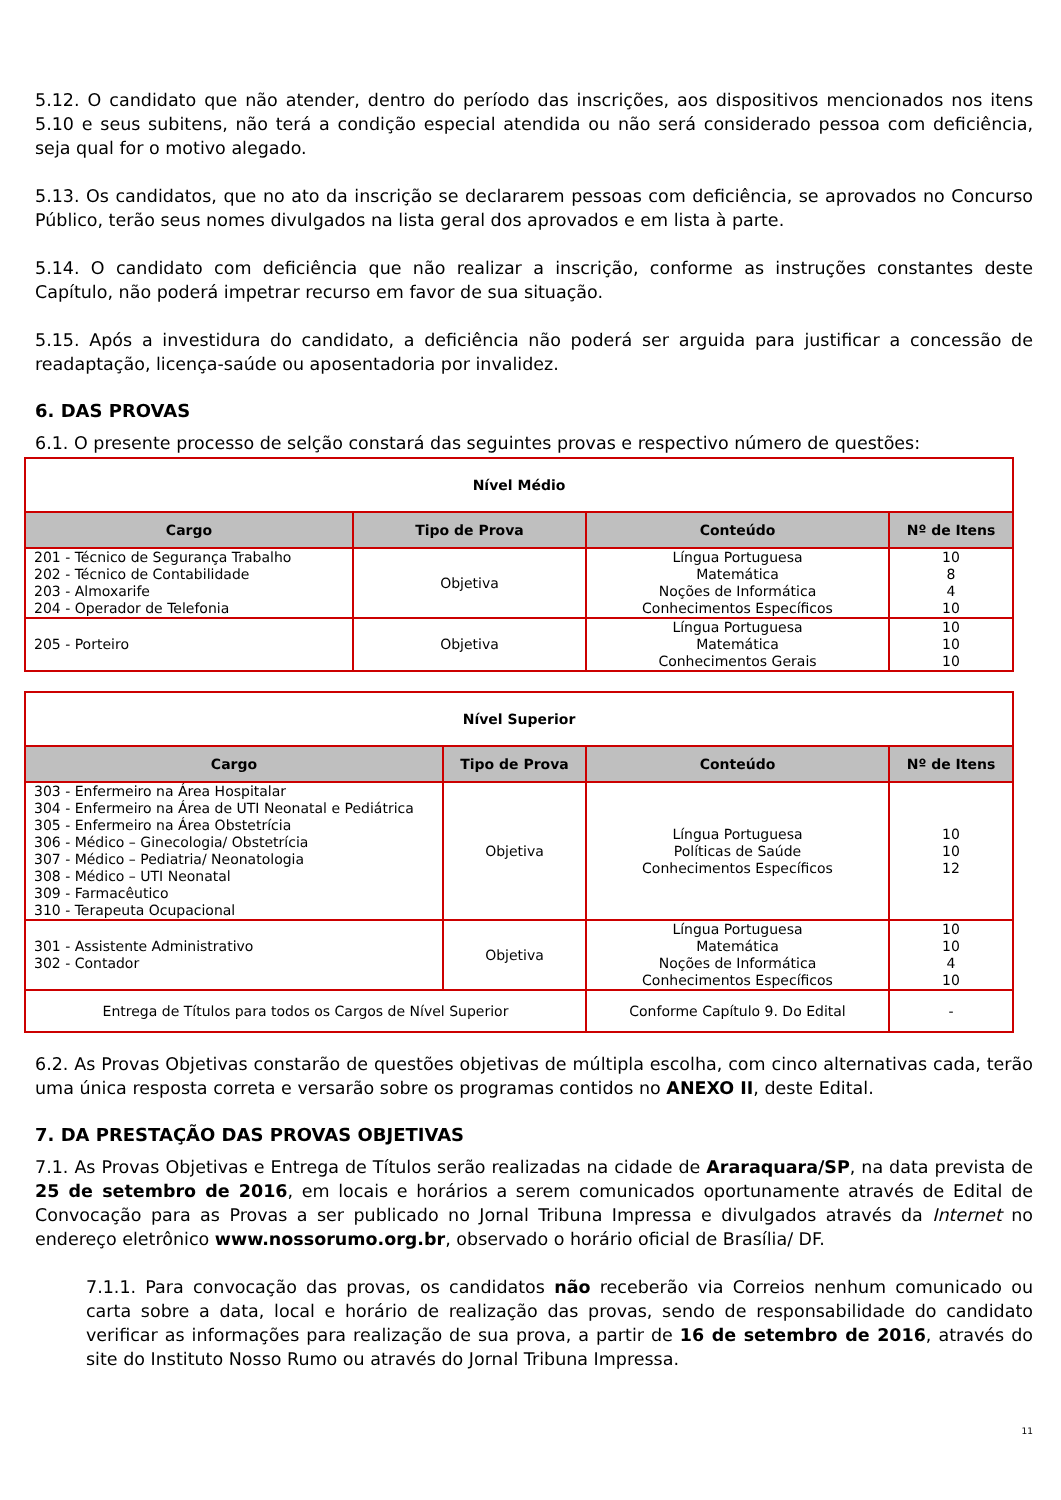5.12. O candidato que não atender, dentro do período das inscrições, aos dispositivos mencionados nos itens 5.10 e seus subitens, não terá a condição especial atendida ou não será considerado pessoa com deficiência, seja qual for o motivo alegado.
5.13. Os candidatos, que no ato da inscrição se declararem pessoas com deficiência, se aprovados no Concurso Público, terão seus nomes divulgados na lista geral dos aprovados e em lista à parte.
5.14. O candidato com deficiência que não realizar a inscrição, conforme as instruções constantes deste Capítulo, não poderá impetrar recurso em favor de sua situação.
5.15. Após a investidura do candidato, a deficiência não poderá ser arguida para justificar a concessão de readaptação, licença-saúde ou aposentadoria por invalidez.
6. DAS PROVAS
6.1. O presente processo de selção constará das seguintes provas e respectivo número de questões:
| Nível Médio | | | |
| Cargo | Tipo de Prova | Conteúdo | Nº de Itens |
| 201 - Técnico de Segurança Trabalho 202 - Técnico de Contabilidade 203 - Almoxarife 204 - Operador de Telefonia | Objetiva | Língua Portuguesa Matemática Noções de Informática Conhecimentos Específicos | 10 8 4 10 |
| 205 - Porteiro | Objetiva | Língua Portuguesa Matemática Conhecimentos Gerais | 10 10 10 |
| Nível Superior | | | |
| Cargo | Tipo de Prova | Conteúdo | Nº de Itens |
| 303 - Enfermeiro na Área Hospitalar 304 - Enfermeiro na Área de UTI Neonatal e Pediátrica 305 - Enfermeiro na Área Obstetrícia 306 - Médico – Ginecologia/ Obstetrícia 307 - Médico – Pediatria/ Neonatologia 308 - Médico – UTI Neonatal 309 - Farmacêutico 310 - Terapeuta Ocupacional | Objetiva | Língua Portuguesa Políticas de Saúde Conhecimentos Específicos | 10 10 12 |
| 301 - Assistente Administrativo 302 - Contador | Objetiva | Língua Portuguesa Matemática Noções de Informática Conhecimentos Específicos | 10 10 4 10 |
| Entrega de Títulos para todos os Cargos de Nível Superior | | Conforme Capítulo 9. Do Edital | - |
6.2. As Provas Objetivas constarão de questões objetivas de múltipla escolha, com cinco alternativas cada, terão uma única resposta correta e versarão sobre os programas contidos no ANEXO II, deste Edital.
7. DA PRESTAÇÃO DAS PROVAS OBJETIVAS
7.1. As Provas Objetivas e Entrega de Títulos serão realizadas na cidade de Araraquara/SP, na data prevista de 25 de setembro de 2016, em locais e horários a serem comunicados oportunamente através de Edital de Convocação para as Provas a ser publicado no Jornal Tribuna Impressa e divulgados através da Internet no endereço eletrônico www.nossorumo.org.br, observado o horário oficial de Brasília/ DF.
7.1.1. Para convocação das provas, os candidatos não receberão via Correios nenhum comunicado ou carta sobre a data, local e horário de realização das provas, sendo de responsabilidade do candidato verificar as informações para realização de sua prova, a partir de 16 de setembro de 2016, através do site do Instituto Nosso Rumo ou através do Jornal Tribuna Impressa.
11